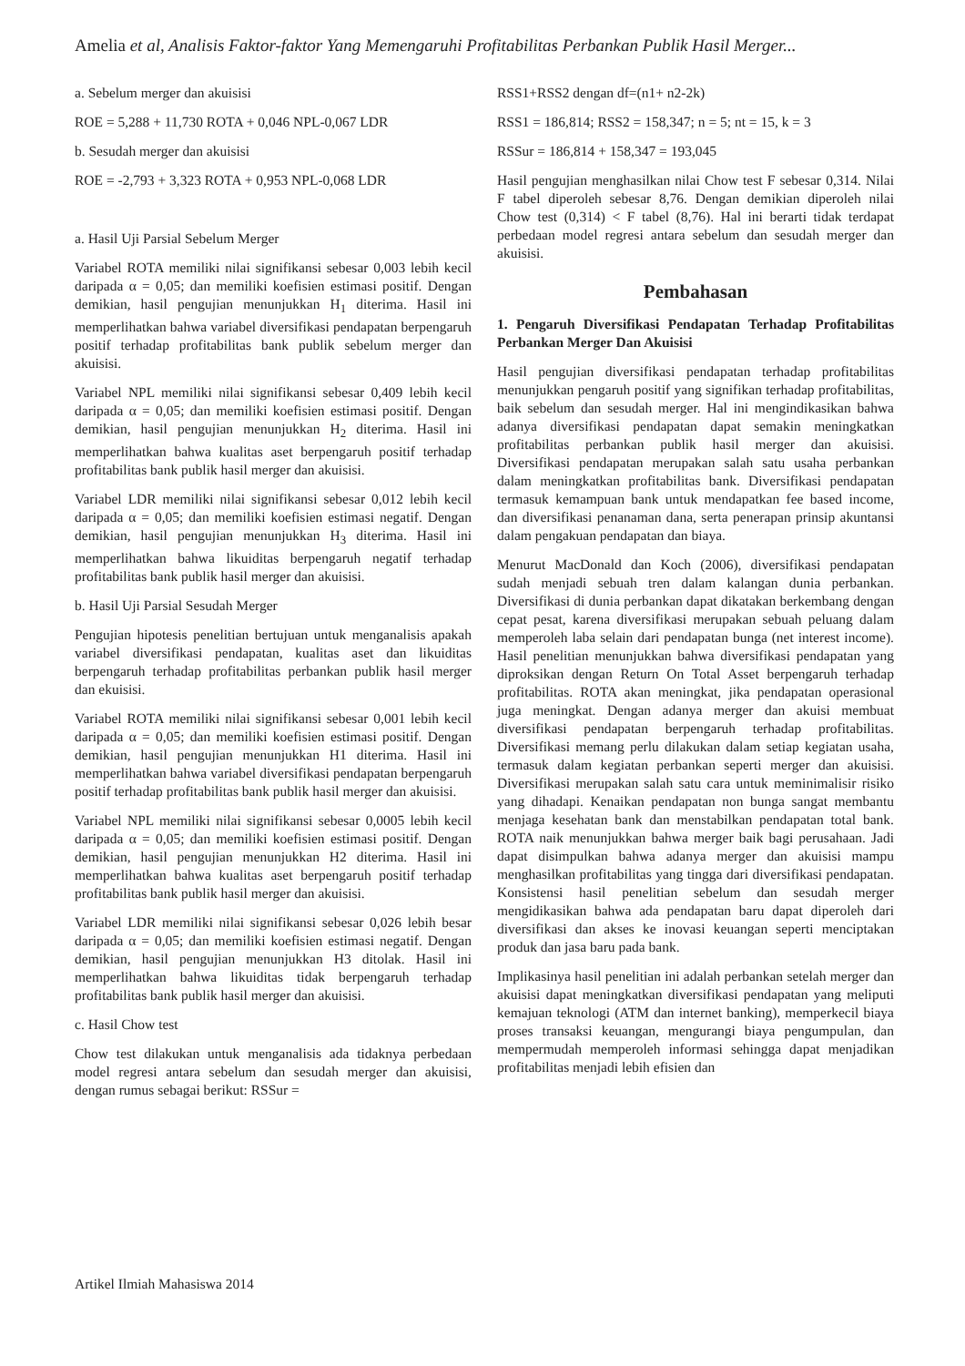Amelia et al, Analisis Faktor-faktor Yang Memengaruhi Profitabilitas Perbankan Publik Hasil Merger...
a. Sebelum merger dan akuisisi
ROE = 5,288 + 11,730 ROTA + 0,046 NPL-0,067 LDR
b. Sesudah merger dan akuisisi
ROE = -2,793 + 3,323 ROTA + 0,953 NPL-0,068 LDR
a. Hasil Uji Parsial Sebelum Merger
Variabel ROTA memiliki nilai signifikansi sebesar 0,003 lebih kecil daripada α = 0,05; dan memiliki koefisien estimasi positif. Dengan demikian, hasil pengujian menunjukkan H<sub>1</sub> diterima. Hasil ini memperlihatkan bahwa variabel diversifikasi pendapatan berpengaruh positif terhadap profitabilitas bank publik sebelum merger dan akuisisi.
Variabel NPL memiliki nilai signifikansi sebesar 0,409 lebih kecil daripada α = 0,05; dan memiliki koefisien estimasi positif. Dengan demikian, hasil pengujian menunjukkan H<sub>2</sub> diterima. Hasil ini memperlihatkan bahwa kualitas aset berpengaruh positif terhadap profitabilitas bank publik hasil merger dan akuisisi.
Variabel LDR memiliki nilai signifikansi sebesar 0,012 lebih kecil daripada α = 0,05; dan memiliki koefisien estimasi negatif. Dengan demikian, hasil pengujian menunjukkan H<sub>3</sub> diterima. Hasil ini memperlihatkan bahwa likuiditas berpengaruh negatif terhadap profitabilitas bank publik hasil merger dan akuisisi.
b. Hasil Uji Parsial Sesudah Merger
Pengujian hipotesis penelitian bertujuan untuk menganalisis apakah variabel diversifikasi pendapatan, kualitas aset dan likuiditas berpengaruh terhadap profitabilitas perbankan publik hasil merger dan ekuisisi.
Variabel ROTA memiliki nilai signifikansi sebesar 0,001 lebih kecil daripada α = 0,05; dan memiliki koefisien estimasi positif. Dengan demikian, hasil pengujian menunjukkan H1 diterima. Hasil ini memperlihatkan bahwa variabel diversifikasi pendapatan berpengaruh positif terhadap profitabilitas bank publik hasil merger dan akuisisi.
Variabel NPL memiliki nilai signifikansi sebesar 0,0005 lebih kecil daripada α = 0,05; dan memiliki koefisien estimasi positif. Dengan demikian, hasil pengujian menunjukkan H2 diterima. Hasil ini memperlihatkan bahwa kualitas aset berpengaruh positif terhadap profitabilitas bank publik hasil merger dan akuisisi.
Variabel LDR memiliki nilai signifikansi sebesar 0,026 lebih besar daripada α = 0,05; dan memiliki koefisien estimasi negatif. Dengan demikian, hasil pengujian menunjukkan H3 ditolak. Hasil ini memperlihatkan bahwa likuiditas tidak berpengaruh terhadap profitabilitas bank publik hasil merger dan akuisisi.
c. Hasil Chow test
Chow test dilakukan untuk menganalisis ada tidaknya perbedaan model regresi antara sebelum dan sesudah merger dan akuisisi, dengan rumus sebagai berikut: RSSur =
RSS1+RSS2 dengan df=(n1+ n2-2k)
RSS1 = 186,814; RSS2 = 158,347; n = 5; nt = 15, k = 3
RSSur = 186,814 + 158,347 = 193,045
Hasil pengujian menghasilkan nilai Chow test F sebesar 0,314. Nilai F tabel diperoleh sebesar 8,76. Dengan demikian diperoleh nilai Chow test (0,314) < F tabel (8,76). Hal ini berarti tidak terdapat perbedaan model regresi antara sebelum dan sesudah merger dan akuisisi.
Pembahasan
1. Pengaruh Diversifikasi Pendapatan Terhadap Profitabilitas Perbankan Merger Dan Akuisisi
Hasil pengujian diversifikasi pendapatan terhadap profitabilitas menunjukkan pengaruh positif yang signifikan terhadap profitabilitas, baik sebelum dan sesudah merger. Hal ini mengindikasikan bahwa adanya diversifikasi pendapatan dapat semakin meningkatkan profitabilitas perbankan publik hasil merger dan akuisisi. Diversifikasi pendapatan merupakan salah satu usaha perbankan dalam meningkatkan profitabilitas bank. Diversifikasi pendapatan termasuk kemampuan bank untuk mendapatkan fee based income, dan diversifikasi penanaman dana, serta penerapan prinsip akuntansi dalam pengakuan pendapatan dan biaya.
Menurut MacDonald dan Koch (2006), diversifikasi pendapatan sudah menjadi sebuah tren dalam kalangan dunia perbankan. Diversifikasi di dunia perbankan dapat dikatakan berkembang dengan cepat pesat, karena diversifikasi merupakan sebuah peluang dalam memperoleh laba selain dari pendapatan bunga (net interest income). Hasil penelitian menunjukkan bahwa diversifikasi pendapatan yang diproksikan dengan Return On Total Asset berpengaruh terhadap profitabilitas. ROTA akan meningkat, jika pendapatan operasional juga meningkat. Dengan adanya merger dan akuisi membuat diversifikasi pendapatan berpengaruh terhadap profitabilitas. Diversifikasi memang perlu dilakukan dalam setiap kegiatan usaha, termasuk dalam kegiatan perbankan seperti merger dan akuisisi. Diversifikasi merupakan salah satu cara untuk meminimalisir risiko yang dihadapi. Kenaikan pendapatan non bunga sangat membantu menjaga kesehatan bank dan menstabilkan pendapatan total bank. ROTA naik menunjukkan bahwa merger baik bagi perusahaan. Jadi dapat disimpulkan bahwa adanya merger dan akuisisi mampu menghasilkan profitabilitas yang tingga dari diversifikasi pendapatan. Konsistensi hasil penelitian sebelum dan sesudah merger mengidikasikan bahwa ada pendapatan baru dapat diperoleh dari diversifikasi dan akses ke inovasi keuangan seperti menciptakan produk dan jasa baru pada bank.
Implikasinya hasil penelitian ini adalah perbankan setelah merger dan akuisisi dapat meningkatkan diversifikasi pendapatan yang meliputi kemajuan teknologi (ATM dan internet banking), memperkecil biaya proses transaksi keuangan, mengurangi biaya pengumpulan, dan mempermudah memperoleh informasi sehingga dapat menjadikan profitabilitas menjadi lebih efisien dan
Artikel Ilmiah Mahasiswa 2014